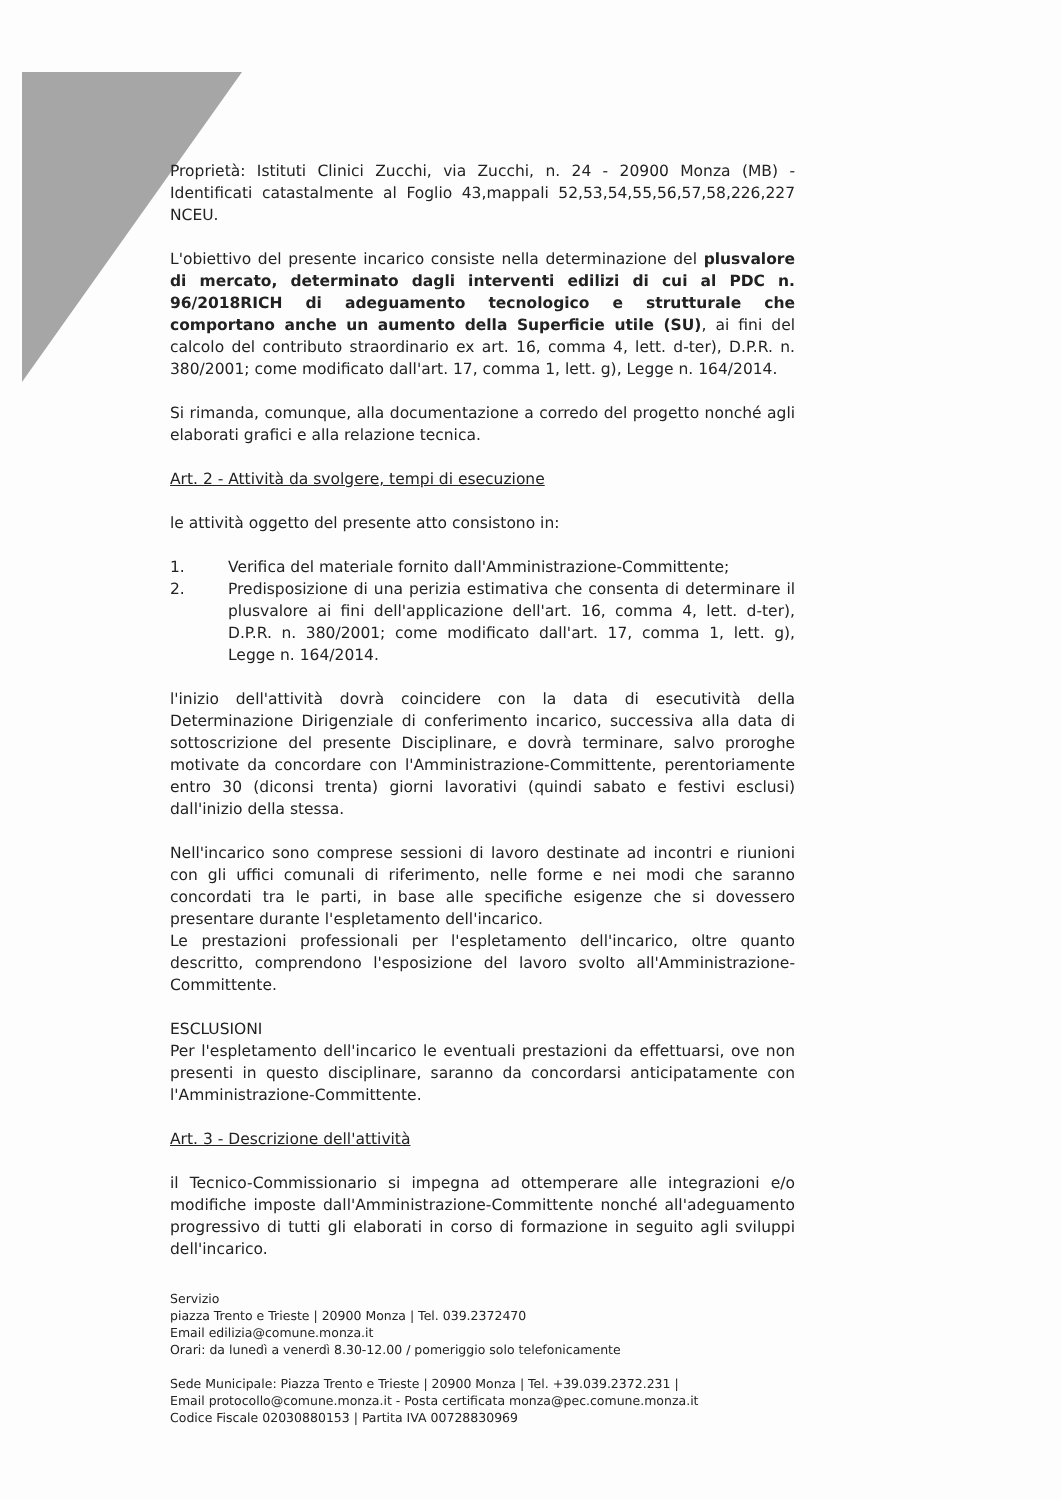Proprietà: Istituti Clinici Zucchi, via Zucchi, n. 24 - 20900 Monza (MB) - Identificati catastalmente al Foglio 43,mappali 52,53,54,55,56,57,58,226,227 NCEU.
L'obiettivo del presente incarico consiste nella determinazione del plusvalore di mercato, determinato dagli interventi edilizi di cui al PDC n. 96/2018RICH di adeguamento tecnologico e strutturale che comportano anche un aumento della Superficie utile (SU), ai fini del calcolo del contributo straordinario ex art. 16, comma 4, lett. d-ter), D.P.R. n. 380/2001; come modificato dall'art. 17, comma 1, lett. g), Legge n. 164/2014.
Si rimanda, comunque, alla documentazione a corredo del progetto nonché agli elaborati grafici e alla relazione tecnica.
Art. 2 - Attività da svolgere, tempi di esecuzione
le attività oggetto del presente atto consistono in:
1. Verifica del materiale fornito dall'Amministrazione-Committente;
2. Predisposizione di una perizia estimativa che consenta di determinare il plusvalore ai fini dell'applicazione dell'art. 16, comma 4, lett. d-ter), D.P.R. n. 380/2001; come modificato dall'art. 17, comma 1, lett. g), Legge n. 164/2014.
l'inizio dell'attività dovrà coincidere con la data di esecutività della Determinazione Dirigenziale di conferimento incarico, successiva alla data di sottoscrizione del presente Disciplinare, e dovrà terminare, salvo proroghe motivate da concordare con l'Amministrazione-Committente, perentoriamente entro 30 (diconsi trenta) giorni lavorativi (quindi sabato e festivi esclusi) dall'inizio della stessa.
Nell'incarico sono comprese sessioni di lavoro destinate ad incontri e riunioni con gli uffici comunali di riferimento, nelle forme e nei modi che saranno concordati tra le parti, in base alle specifiche esigenze che si dovessero presentare durante l'espletamento dell'incarico.
Le prestazioni professionali per l'espletamento dell'incarico, oltre quanto descritto, comprendono l'esposizione del lavoro svolto all'Amministrazione-Committente.
ESCLUSIONI
Per l'espletamento dell'incarico le eventuali prestazioni da effettuarsi, ove non presenti in questo disciplinare, saranno da concordarsi anticipatamente con l'Amministrazione-Committente.
Art. 3 - Descrizione dell'attività
il Tecnico-Commissionario si impegna ad ottemperare alle integrazioni e/o modifiche imposte dall'Amministrazione-Committente nonché all'adeguamento progressivo di tutti gli elaborati in corso di formazione in seguito agli sviluppi dell'incarico.
Servizio
piazza Trento e Trieste | 20900 Monza | Tel. 039.2372470
Email edilizia@comune.monza.it
Orari: da lunedì a venerdì 8.30-12.00 / pomeriggio solo telefonicamente
Sede Municipale: Piazza Trento e Trieste | 20900 Monza | Tel. +39.039.2372.231 |
Email protocollo@comune.monza.it - Posta certificata monza@pec.comune.monza.it
Codice Fiscale 02030880153 | Partita IVA 00728830969